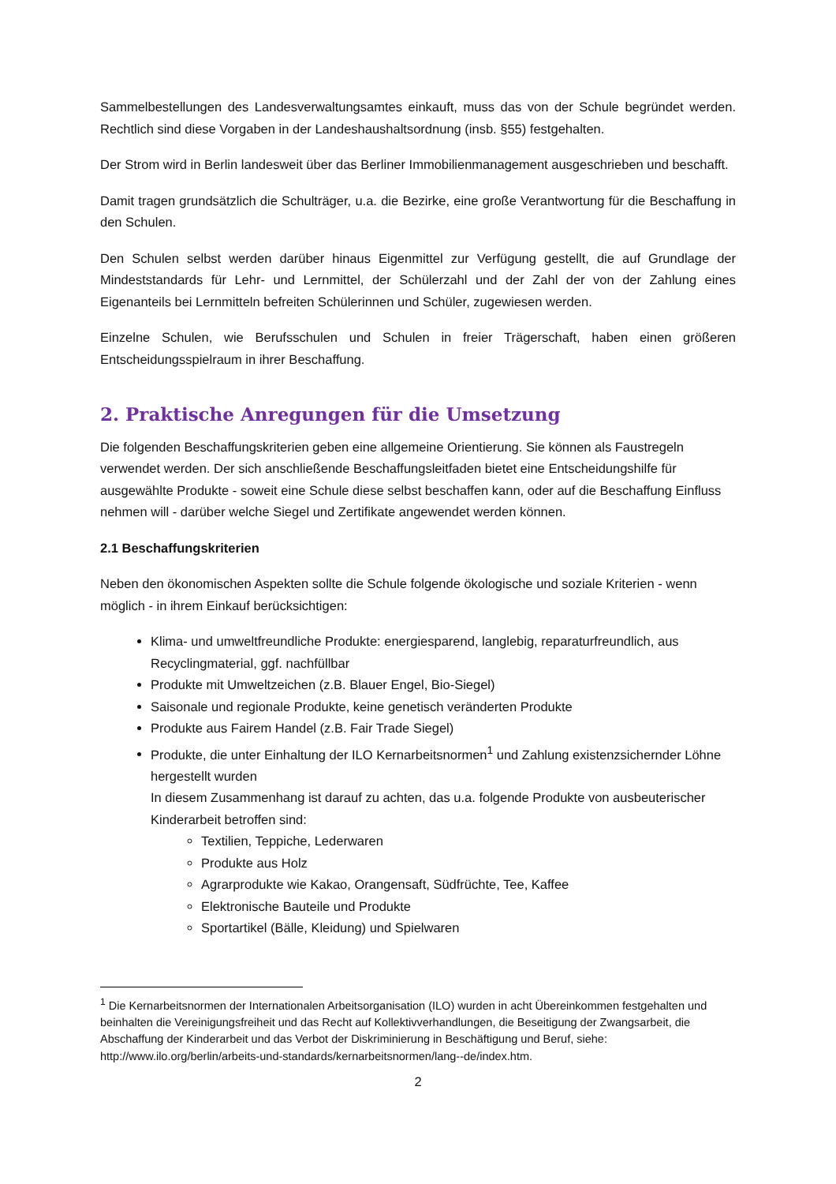Sammelbestellungen des Landesverwaltungsamtes einkauft, muss das von der Schule begründet werden. Rechtlich sind diese Vorgaben in der Landeshaushaltsordnung (insb. §55) festgehalten.
Der Strom wird in Berlin landesweit über das Berliner Immobilienmanagement ausgeschrieben und beschafft.
Damit tragen grundsätzlich die Schulträger, u.a. die Bezirke, eine große Verantwortung für die Beschaffung in den Schulen.
Den Schulen selbst werden darüber hinaus Eigenmittel zur Verfügung gestellt, die auf Grundlage der Mindeststandards für Lehr- und Lernmittel, der Schülerzahl und der Zahl der von der Zahlung eines Eigenanteils bei Lernmitteln befreiten Schülerinnen und Schüler, zugewiesen werden.
Einzelne Schulen, wie Berufsschulen und Schulen in freier Trägerschaft, haben einen größeren Entscheidungsspielraum in ihrer Beschaffung.
2. Praktische Anregungen für die Umsetzung
Die folgenden Beschaffungskriterien geben eine allgemeine Orientierung. Sie können als Faustregeln verwendet werden. Der sich anschließende Beschaffungsleitfaden bietet eine Entscheidungshilfe für ausgewählte Produkte - soweit eine Schule diese selbst beschaffen kann, oder auf die Beschaffung Einfluss nehmen will - darüber welche Siegel und Zertifikate angewendet werden können.
2.1 Beschaffungskriterien
Neben den ökonomischen Aspekten sollte die Schule folgende ökologische und soziale Kriterien - wenn möglich - in ihrem Einkauf berücksichtigen:
Klima- und umweltfreundliche Produkte: energiesparend, langlebig, reparaturfreundlich, aus Recyclingmaterial, ggf. nachfüllbar
Produkte mit Umweltzeichen (z.B. Blauer Engel, Bio-Siegel)
Saisonale und regionale Produkte, keine genetisch veränderten Produkte
Produkte aus Fairem Handel (z.B. Fair Trade Siegel)
Produkte, die unter Einhaltung der ILO Kernarbeitsnormen<sup>1</sup> und Zahlung existenzsichernder Löhne hergestellt wurden
In diesem Zusammenhang ist darauf zu achten, das u.a. folgende Produkte von ausbeuterischer Kinderarbeit betroffen sind:
Textilien, Teppiche, Lederwaren
Produkte aus Holz
Agrarprodukte wie Kakao, Orangensaft, Südfrüchte, Tee, Kaffee
Elektronische Bauteile und Produkte
Sportartikel (Bälle, Kleidung) und Spielwaren
<sup>1</sup> Die Kernarbeitsnormen der Internationalen Arbeitsorganisation (ILO) wurden in acht Übereinkommen festgehalten und beinhalten die Vereinigungsfreiheit und das Recht auf Kollektivverhandlungen, die Beseitigung der Zwangsarbeit, die Abschaffung der Kinderarbeit und das Verbot der Diskriminierung in Beschäftigung und Beruf, siehe: http://www.ilo.org/berlin/arbeits-und-standards/kernarbeitsnormen/lang--de/index.htm.
2